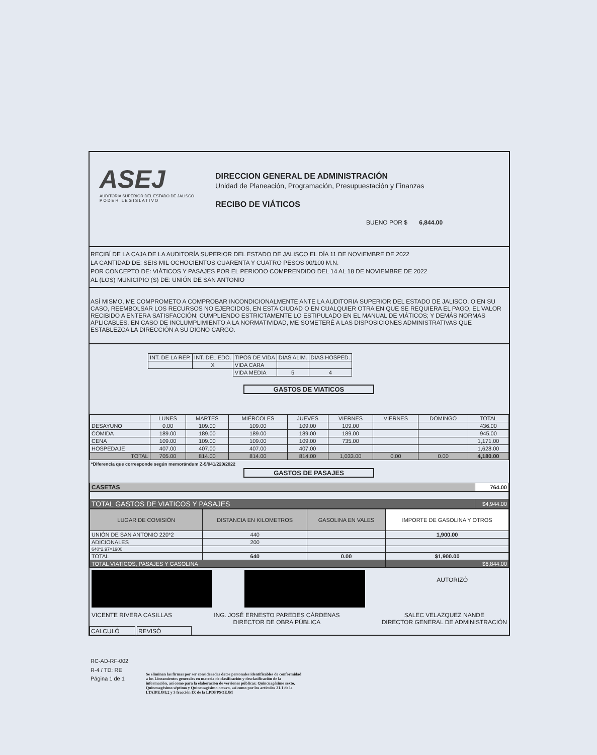ASEJ
AUDITORÍA SUPERIOR DEL ESTADO DE JALISCO
P O D E R L E G I S L A T I V O
DIRECCION GENERAL DE ADMINISTRACIÓN
Unidad de Planeación, Programación, Presupuestación y Finanzas
RECIBO DE VIÁTICOS
BUENO POR $ 6,844.00
RECIBÍ DE LA CAJA DE LA AUDITORÍA SUPERIOR DEL ESTADO DE JALISCO EL DÍA 11 DE NOVIEMBRE DE 2022
LA CANTIDAD DE: SEIS MIL OCHOCIENTOS CUARENTA Y CUATRO PESOS 00/100 M.N.
POR CONCEPTO DE: VIÁTICOS Y PASAJES POR EL PERIODO COMPRENDIDO DEL 14 AL 18 DE NOVIEMBRE DE 2022
AL (LOS) MUNICIPIO (S) DE: UNIÓN DE SAN ANTONIO
ASÍ MISMO, ME COMPROMETO A COMPROBAR INCONDICIONALMENTE ANTE LA AUDITORIA SUPERIOR DEL ESTADO DE JALISCO, O EN SU CASO, REEMBOLSAR LOS RECURSOS NO EJERCIDOS, EN ESTA CIUDAD O EN CUALQUIER OTRA EN QUE SE REQUIERA EL PAGO, EL VALOR RECIBIDO A ENTERA SATISFACCIÓN; CUMPLIENDO ESTRICTAMENTE LO ESTIPULADO EN EL MANUAL DE VIÁTICOS; Y DEMÁS NORMAS APLICABLES. EN CASO DE INCLUMPLIMIENTO A LA NORMATIVIDAD, ME SOMETERÉ A LAS DISPOSICIONES ADMINISTRATIVAS QUE ESTABLEZCA LA DIRECCIÓN A SU DIGNO CARGO.
| INT. DE LA REP. | INT. DEL EDO. | TIPOS DE VIDA | DIAS ALIM. | DIAS HOSPED. |
| --- | --- | --- | --- | --- |
| | X | VIDA CARA | | |
| | | VIDA MEDIA | 5 | 4 |
GASTOS DE VIATICOS
| | LUNES | MARTES | MIÉRCOLES | JUEVES | VIERNES | VIERNES | DOMINGO | TOTAL |
| --- | --- | --- | --- | --- | --- | --- | --- | --- |
| DESAYUNO | 0.00 | 109.00 | 109.00 | 109.00 | 109.00 | | | 436.00 |
| COMIDA | 189.00 | 189.00 | 189.00 | 189.00 | 189.00 | | | 945.00 |
| CENA | 109.00 | 109.00 | 109.00 | 109.00 | 735.00 | | | 1,171.00 |
| HOSPEDAJE | 407.00 | 407.00 | 407.00 | 407.00 | | | | 1,628.00 |
| TOTAL | 705.00 | 814.00 | 814.00 | 814.00 | 1,033.00 | 0.00 | 0.00 | 4,180.00 |
*Diferencia que corresponde según memorándum Z-5/041/220/2022
GASTOS DE PASAJES
| CASETAS | 764.00 |
| TOTAL GASTOS DE VIATICOS Y PASAJES | $4,944.00 |
| LUGAR DE COMISIÓN | DISTANCIA EN KILOMETROS | GASOLINA EN VALES | IMPORTE DE GASOLINA Y OTROS |
| --- | --- | --- | --- |
| UNIÓN DE SAN ANTONIO 220*2 | 440 | | 1,900.00 |
| ADICIONALES | 200 | | |
| 640*2.97=1900 | | | |
| TOTAL | 640 | 0.00 | $1,900.00 |
| TOTAL VIATICOS, PASAJES Y GASOLINA | | | $6,844.00 |
AUTORIZÓ
VICENTE RIVERA CASILLAS ING. JOSÉ ERNESTO PAREDES CÁRDENAS
DIRECTOR DE OBRA PÚBLICA SALEC VELAZQUEZ NANDE
DIRECTOR GENERAL DE ADMINISTRACIÓN
CALCULÓ REVISÓ
RC-AD-RF-002
R-4 / TD: RE
Página 1 de 1
Se eliminan las firmas por ser consideradas datos personales identificables de conformidad a los Lineamientos generales en materia de clasificación y desclasificación de la información, así como para la elaboración de versiones públicas; Quincuagésimo sexto, Quincuagésimo séptimo y Quincuagésimo octavo, así como por los artículos 21.1 de la LTAIPEJM;2 y 3 fracción IX de la LPDPPSOEJM